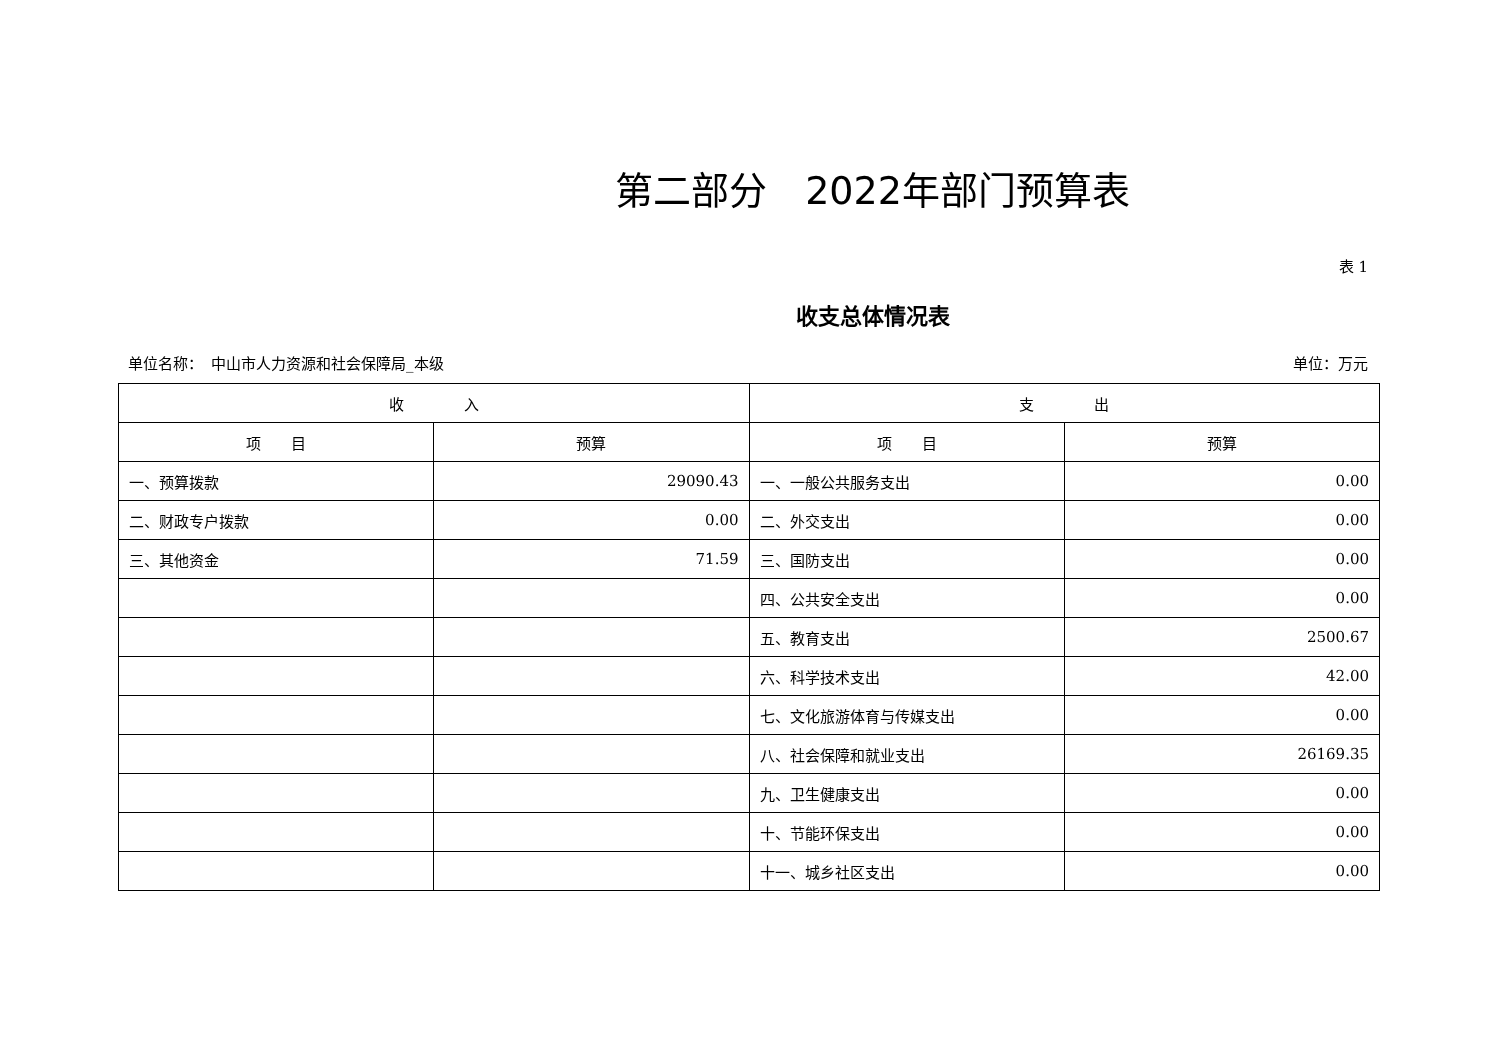第二部分　2022年部门预算表
表 1
收支总体情况表
单位名称：　中山市人力资源和社会保障局_本级 单位：万元
| 收 入 | | 支 出 | |
| --- | --- | --- | --- |
| 项 目 | 预算 | 项 目 | 预算 |
| 一、预算拨款 | 29090.43 | 一、一般公共服务支出 | 0.00 |
| 二、财政专户拨款 | 0.00 | 二、外交支出 | 0.00 |
| 三、其他资金 | 71.59 | 三、国防支出 | 0.00 |
| | | 四、公共安全支出 | 0.00 |
| | | 五、教育支出 | 2500.67 |
| | | 六、科学技术支出 | 42.00 |
| | | 七、文化旅游体育与传媒支出 | 0.00 |
| | | 八、社会保障和就业支出 | 26169.35 |
| | | 九、卫生健康支出 | 0.00 |
| | | 十、节能环保支出 | 0.00 |
| | | 十一、城乡社区支出 | 0.00 |